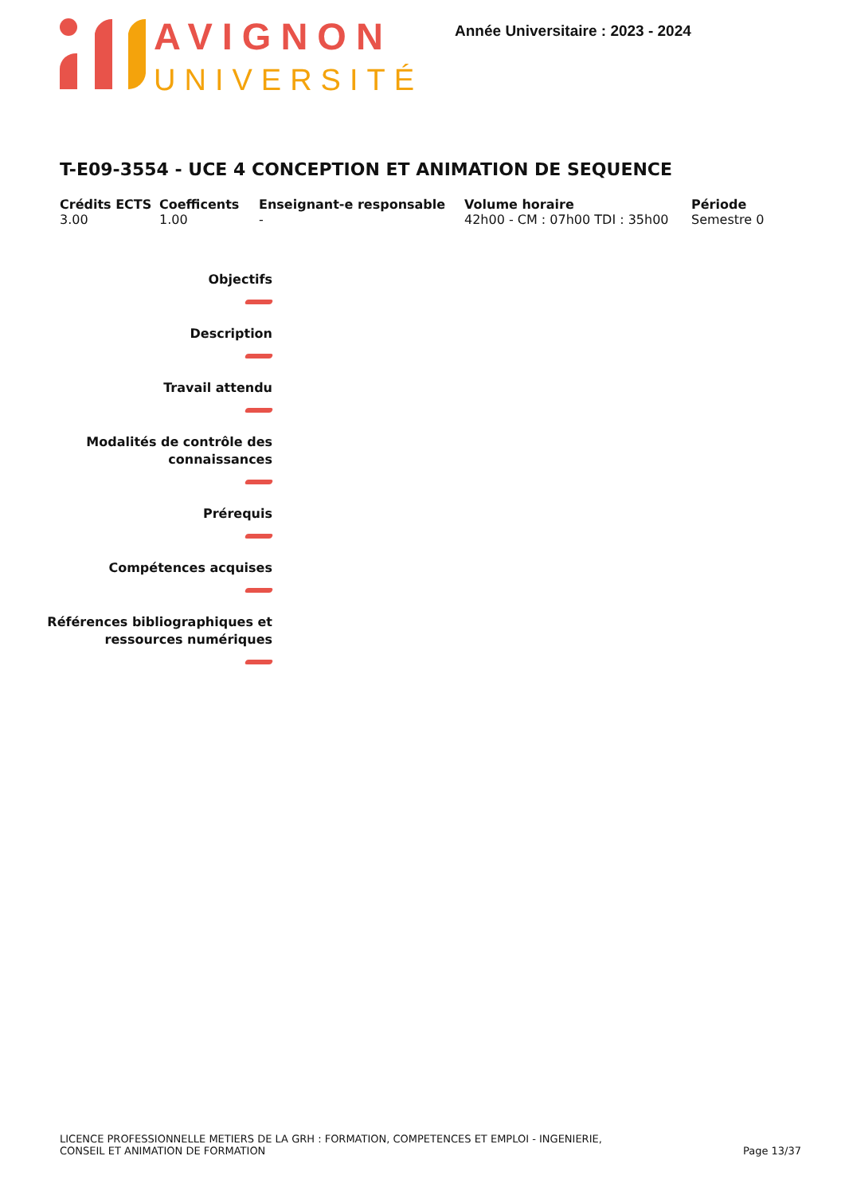AVIGNON
UNIVERSITÉ
Année Universitaire : 2023 - 2024
T-E09-3554 - UCE 4 CONCEPTION ET ANIMATION DE SEQUENCE
Crédits ECTS
3.00
Coefficents
1.00
Enseignant-e responsable
-
Volume horaire
42h00 - CM : 07h00 TDI : 35h00
Période
Semestre 0
Objectifs
Description
Travail attendu
Modalités de contrôle des
connaissances
Prérequis
Compétences acquises
Références bibliographiques et
ressources numériques
LICENCE PROFESSIONNELLE METIERS DE LA GRH : FORMATION, COMPETENCES ET EMPLOI - INGENIERIE,
CONSEIL ET ANIMATION DE FORMATION
Page 13/37